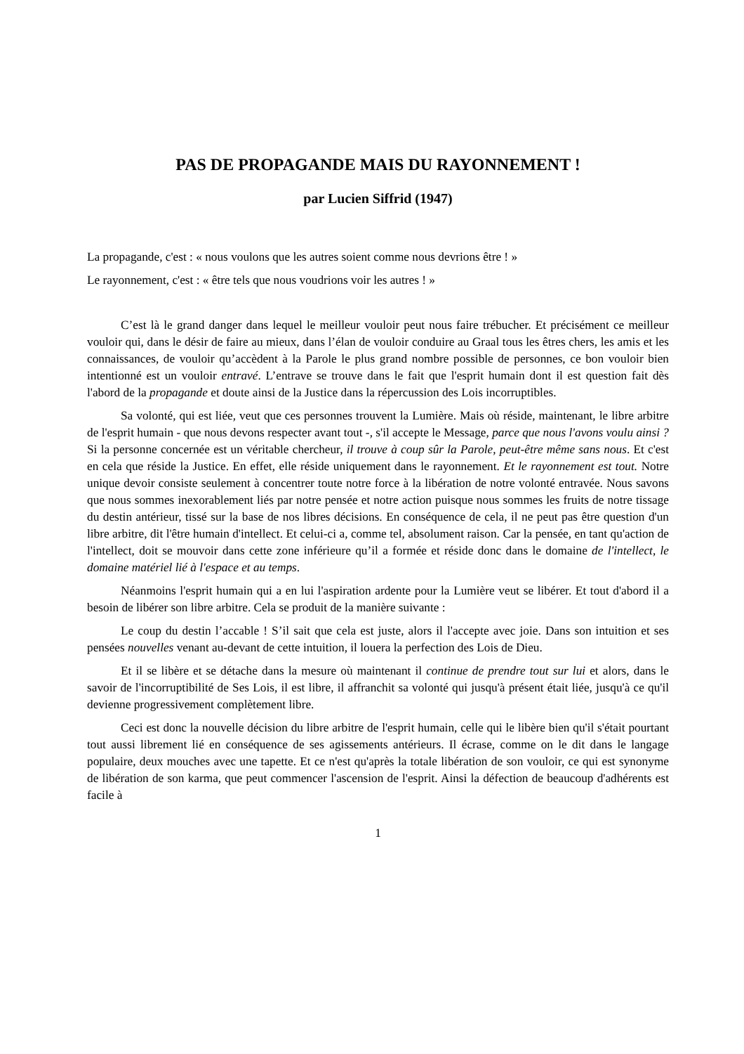PAS DE PROPAGANDE MAIS DU RAYONNEMENT !
par Lucien Siffrid (1947)
La propagande, c'est : « nous voulons que les autres soient comme nous devrions être ! »
Le rayonnement, c'est : « être tels que nous voudrions voir les autres ! »
C’est là le grand danger dans lequel le meilleur vouloir peut nous faire trébucher. Et précisément ce meilleur vouloir qui, dans le désir de faire au mieux, dans l’élan de vouloir conduire au Graal tous les êtres chers, les amis et les connaissances, de vouloir qu’accèdent à la Parole le plus grand nombre possible de personnes, ce bon vouloir bien intentionné est un vouloir entravé. L’entrave se trouve dans le fait que l'esprit humain dont il est question fait dès l'abord de la propagande et doute ainsi de la Justice dans la répercussion des Lois incorruptibles.
Sa volonté, qui est liée, veut que ces personnes trouvent la Lumière. Mais où réside, maintenant, le libre arbitre de l'esprit humain - que nous devons respecter avant tout -, s'il accepte le Message, parce que nous l'avons voulu ainsi ? Si la personne concernée est un véritable chercheur, il trouve à coup sûr la Parole, peut-être même sans nous. Et c'est en cela que réside la Justice. En effet, elle réside uniquement dans le rayonnement. Et le rayonnement est tout. Notre unique devoir consiste seulement à concentrer toute notre force à la libération de notre volonté entravée. Nous savons que nous sommes inexorablement liés par notre pensée et notre action puisque nous sommes les fruits de notre tissage du destin antérieur, tissé sur la base de nos libres décisions. En conséquence de cela, il ne peut pas être question d'un libre arbitre, dit l'être humain d'intellect. Et celui-ci a, comme tel, absolument raison. Car la pensée, en tant qu'action de l'intellect, doit se mouvoir dans cette zone inférieure qu’il a formée et réside donc dans le domaine de l'intellect, le domaine matériel lié à l'espace et au temps.
Néanmoins l'esprit humain qui a en lui l'aspiration ardente pour la Lumière veut se libérer. Et tout d'abord il a besoin de libérer son libre arbitre. Cela se produit de la manière suivante :
Le coup du destin l’accable ! S’il sait que cela est juste, alors il l'accepte avec joie. Dans son intuition et ses pensées nouvelles venant au-devant de cette intuition, il louera la perfection des Lois de Dieu.
Et il se libère et se détache dans la mesure où maintenant il continue de prendre tout sur lui et alors, dans le savoir de l'incorruptibilité de Ses Lois, il est libre, il affranchit sa volonté qui jusqu'à présent était liée, jusqu'à ce qu'il devienne progressivement complètement libre.
Ceci est donc la nouvelle décision du libre arbitre de l'esprit humain, celle qui le libère bien qu'il s'était pourtant tout aussi librement lié en conséquence de ses agissements antérieurs. Il écrase, comme on le dit dans le langage populaire, deux mouches avec une tapette. Et ce n'est qu'après la totale libération de son vouloir, ce qui est synonyme de libération de son karma, que peut commencer l'ascension de l'esprit. Ainsi la défection de beaucoup d'adhérents est facile à
1